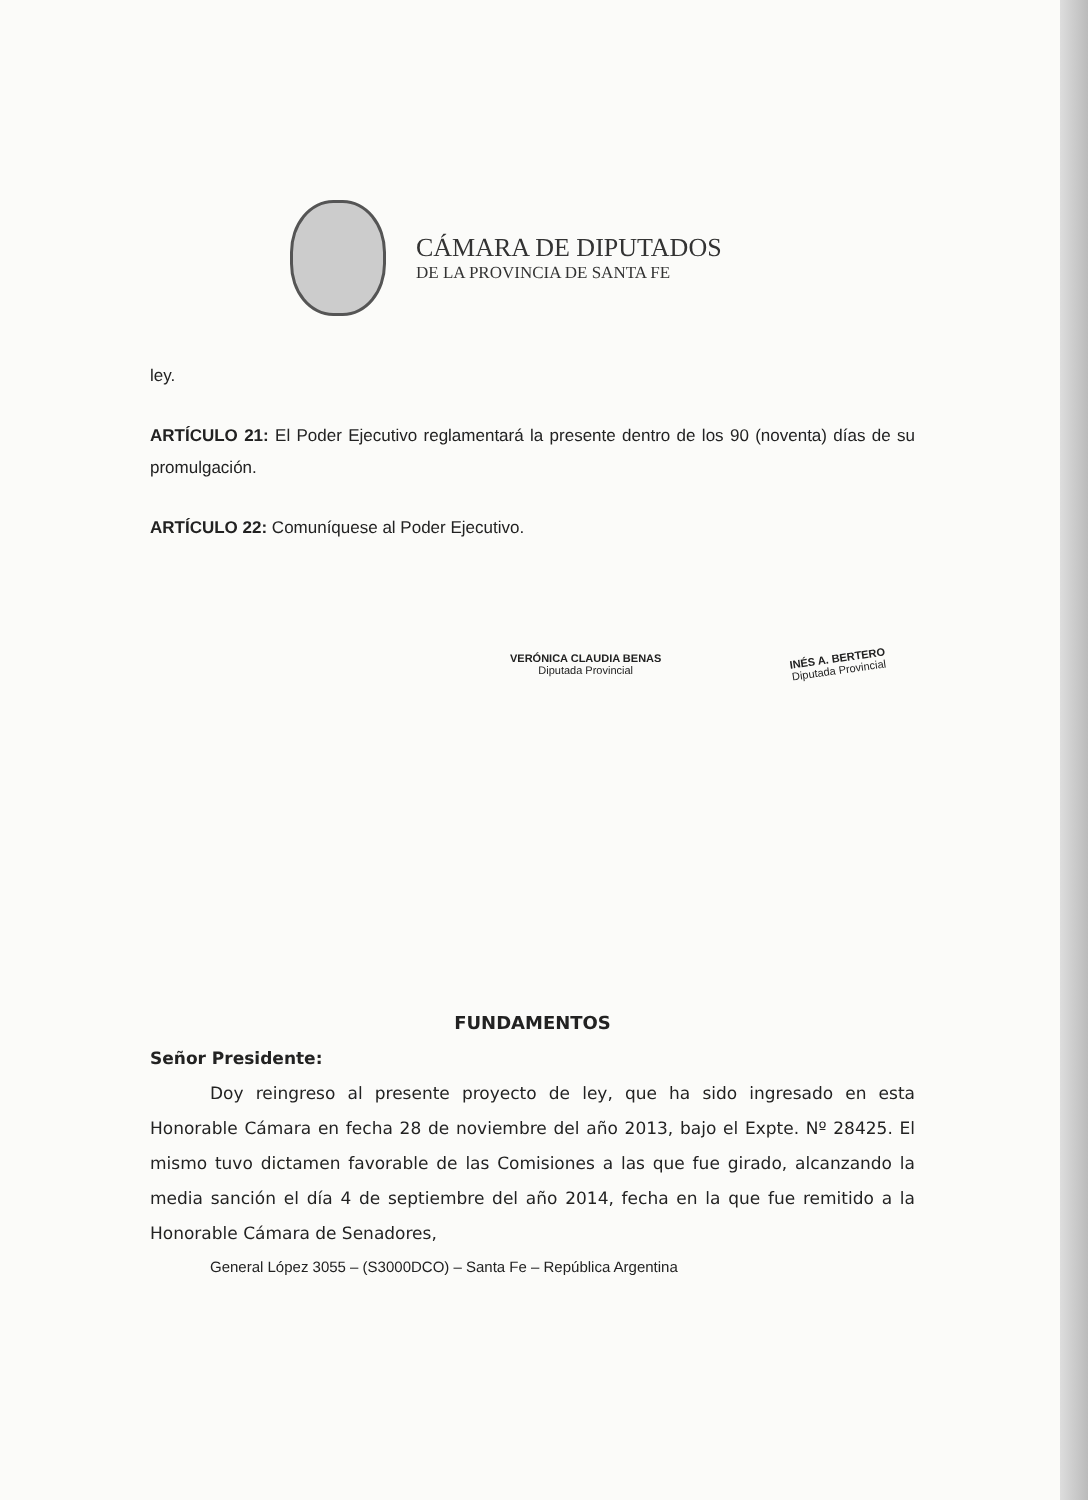CÁMARA DE DIPUTADOS
DE LA PROVINCIA DE SANTA FE
ley.
ARTÍCULO 21: El Poder Ejecutivo reglamentará la presente dentro de los 90 (noventa) días de su promulgación.
ARTÍCULO 22: Comuníquese al Poder Ejecutivo.
VERÓNICA CLAUDIA BENAS
Diputada Provincial
INÉS A. BERTERO
Diputada Provincial
FUNDAMENTOS
Señor Presidente:
Doy reingreso al presente proyecto de ley, que ha sido ingresado en esta Honorable Cámara en fecha 28 de noviembre del año 2013, bajo el Expte. Nº 28425. El mismo tuvo dictamen favorable de las Comisiones a las que fue girado, alcanzando la media sanción el día 4 de septiembre del año 2014, fecha en la que fue remitido a la Honorable Cámara de Senadores,
General López 3055 – (S3000DCO) – Santa Fe – República Argentina